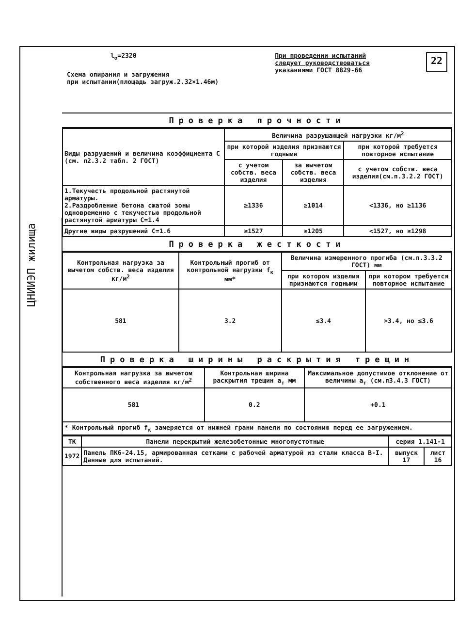ЦНИИЭП жилища
l<sub>o</sub>=2320
Схема опирания и загружения
при испытании(площадь загруж.2.32×1.46м)
При проведении испытаний
следует руководствоваться
указаниями ГОСТ 8829-66
22
Проверка прочности
| Виды разрушений и величина коэффициента С (см. п2.3.2 табл. 2 ГОСТ) | Величина разрушающей нагрузки кг/м<sup>2</sup> | | |
| --- | --- | --- | --- |
| | при которой изделия признаются годными | | при которой требуется повторное испытание |
| | с учетом собств. веса изделия | за вычетом собств. веса изделия | с учетом собств. веса изделия(см.п.3.2.2 ГОСТ) |
| 1.Текучесть продольной растянутой арматуры. 2.Раздробление бетона сжатой зоны одновременно с текучестью продольной растянутой арматуры С=1.4 | ≥1336 | ≥1014 | <1336, но ≥1136 |
| Другие виды разрушений С=1.6 | ≥1527 | ≥1205 | <1527, но ≥1298 |
Проверка жесткости
| Контрольная нагрузка за вычетом собств. веса изделия кг/м<sup>2</sup> | Контрольный прогиб от контрольной нагрузки f<sub>к</sub> мм* | Величина измеренного прогиба (см.п.3.3.2 ГОСТ) мм | |
| --- | --- | --- | --- |
| | | при котором изделия признаются годными | при котором требуется повторное испытание |
| 581 | 3.2 | ≤3.4 | >3.4, но ≤3.6 |
Проверка ширины раскрытия трещин
| Контрольная нагрузка за вычетом собственного веса изделия кг/м<sup>2</sup> | Контрольная ширина раскрытия трещин a<sub>т</sub> мм | Максимальное допустимое отклонение от величины a<sub>т</sub> (см.п3.4.3 ГОСТ) |
| --- | --- | --- |
| 581 | 0.2 | +0.1 |
| * Контрольный прогиб f<sub>к</sub> замеряется от нижней грани панели по состоянию перед ее загружением. | | |
| ТК | Панели перекрытий железобетонные многопустотные | серия 1.141-1 | |
| 1972 | Панель ПК6-24.15, армированная сетками с рабочей арматурой из стали класса В-I. Данные для испытаний. | выпуск 17 | лист 16 |